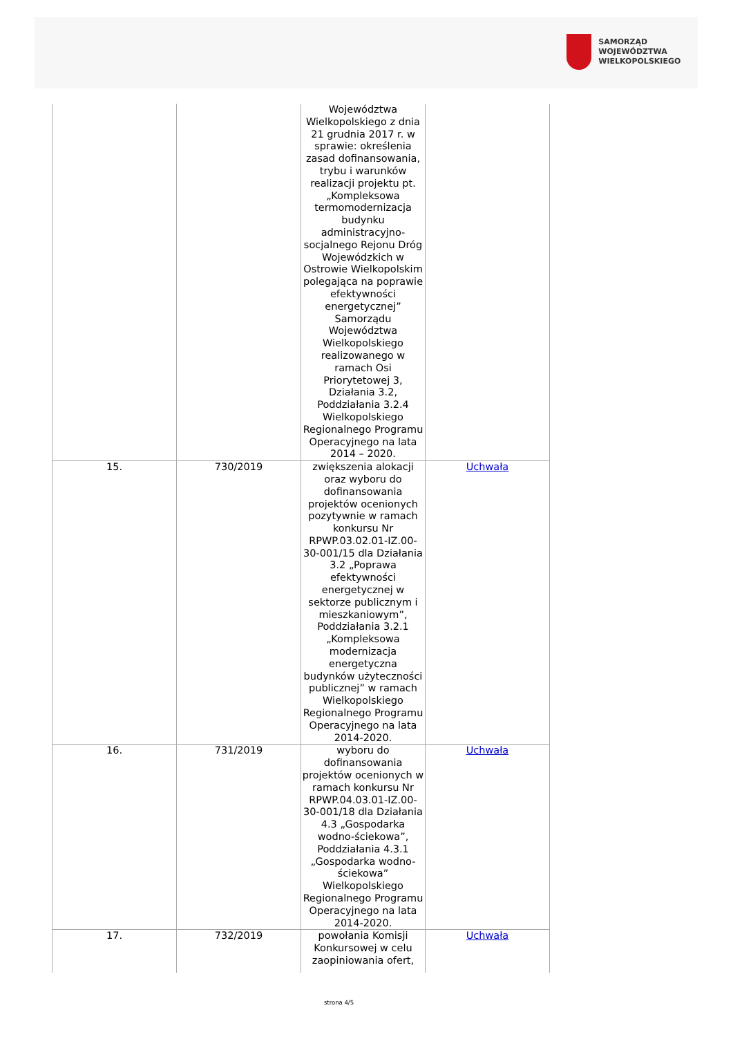SAMORZĄD WOJEWÓDZTWA
WIELKOPOLSKIEGO
| | | Województwa Wielkopolskiego z dnia 21 grudnia 2017 r. w sprawie: określenia zasad dofinansowania, trybu i warunków realizacji projektu pt. „Kompleksowa termomodernizacja budynku administracyjno-socjalnego Rejonu Dróg Wojewódzkich w Ostrowie Wielkopolskim polegająca na poprawie efektywności energetycznej” Samorządu Województwa Wielkopolskiego realizowanego w ramach Osi Priorytetowej 3, Działania 3.2, Poddziałania 3.2.4 Wielkopolskiego Regionalnego Programu Operacyjnego na lata 2014 – 2020. | |
| 15. | 730/2019 | zwiększenia alokacji oraz wyboru do dofinansowania projektów ocenionych pozytywnie w ramach konkursu Nr RPWP.03.02.01-IZ.00-30-001/15 dla Działania 3.2 „Poprawa efektywności energetycznej w sektorze publicznym i mieszkaniowym”, Poddziałania 3.2.1 „Kompleksowa modernizacja energetyczna budynków użyteczności publicznej” w ramach Wielkopolskiego Regionalnego Programu Operacyjnego na lata 2014-2020. | Uchwała |
| 16. | 731/2019 | wyboru do dofinansowania projektów ocenionych w ramach konkursu Nr RPWP.04.03.01-IZ.00-30-001/18 dla Działania 4.3 „Gospodarka wodno-ściekowa”, Poddziałania 4.3.1 „Gospodarka wodno-ściekowa” Wielkopolskiego Regionalnego Programu Operacyjnego na lata 2014-2020. | Uchwała |
| 17. | 732/2019 | powołania Komisji Konkursowej w celu zaopiniowania ofert, | Uchwała |
strona 4/5